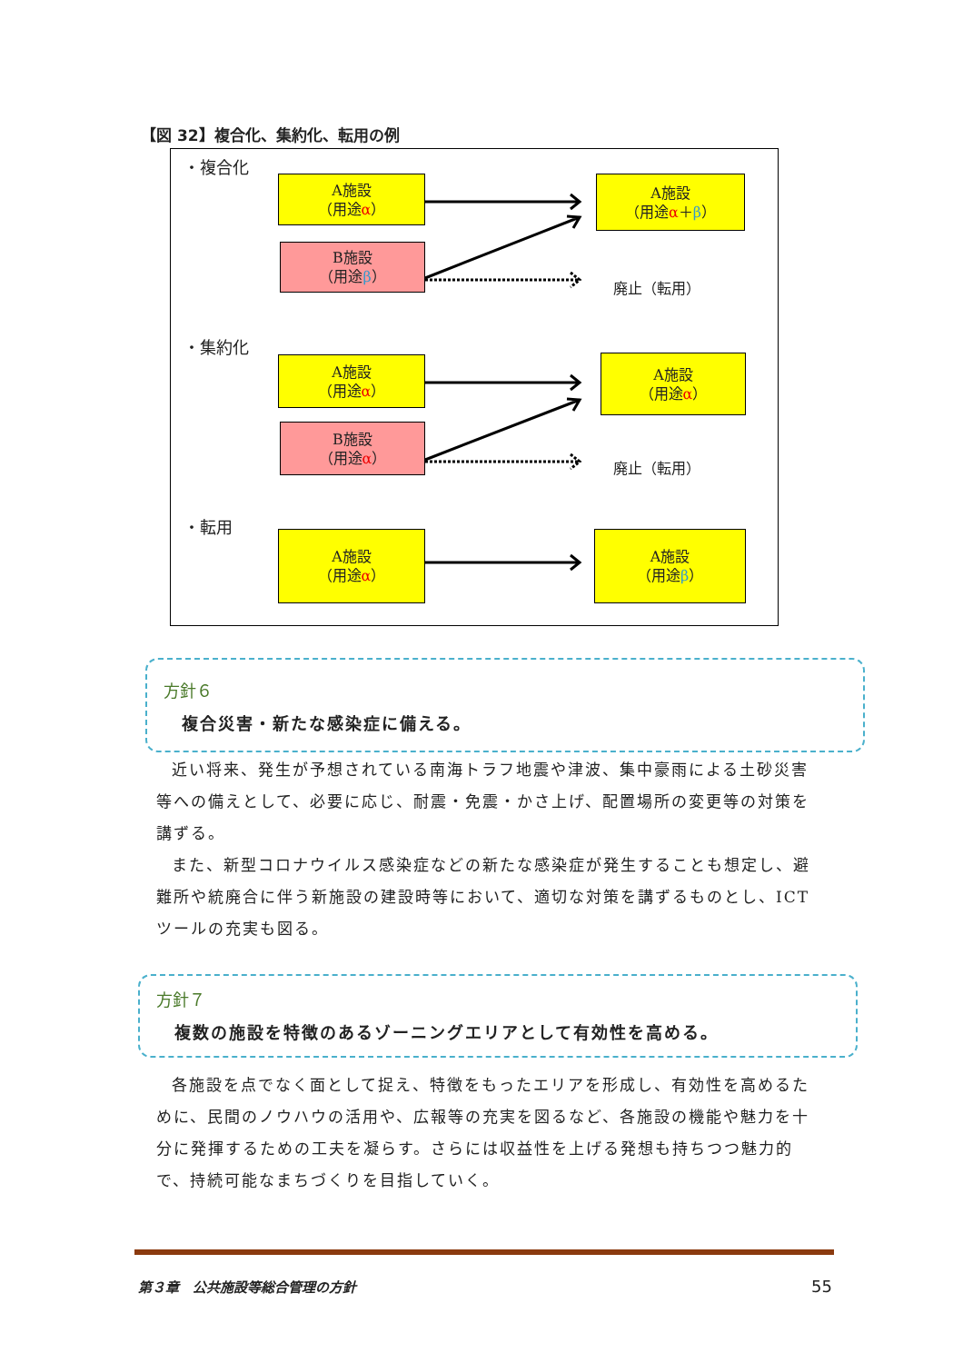【図 32】複合化、集約化、転用の例
・複合化
A施設
（用途α）
A施設
（用途α＋β）
B施設
（用途β）
廃止（転用）
・集約化
A施設
（用途α）
A施設
（用途α）
B施設
（用途α）
廃止（転用）
・転用
A施設
（用途α）
A施設
（用途β）
方針６
複合災害・新たな感染症に備える。
近い将来、発生が予想されている南海トラフ地震や津波、集中豪雨による土砂災害等への備えとして、必要に応じ、耐震・免震・かさ上げ、配置場所の変更等の対策を講ずる。
また、新型コロナウイルス感染症などの新たな感染症が発生することも想定し、避難所や統廃合に伴う新施設の建設時等において、適切な対策を講ずるものとし、ICTツールの充実も図る。
方針７
複数の施設を特徴のあるゾーニングエリアとして有効性を高める。
各施設を点でなく面として捉え、特徴をもったエリアを形成し、有効性を高めるために、民間のノウハウの活用や、広報等の充実を図るなど、各施設の機能や魅力を十分に発揮するための工夫を凝らす。さらには収益性を上げる発想も持ちつつ魅力的で、持続可能なまちづくりを目指していく。
第３章　公共施設等総合管理の方針 55